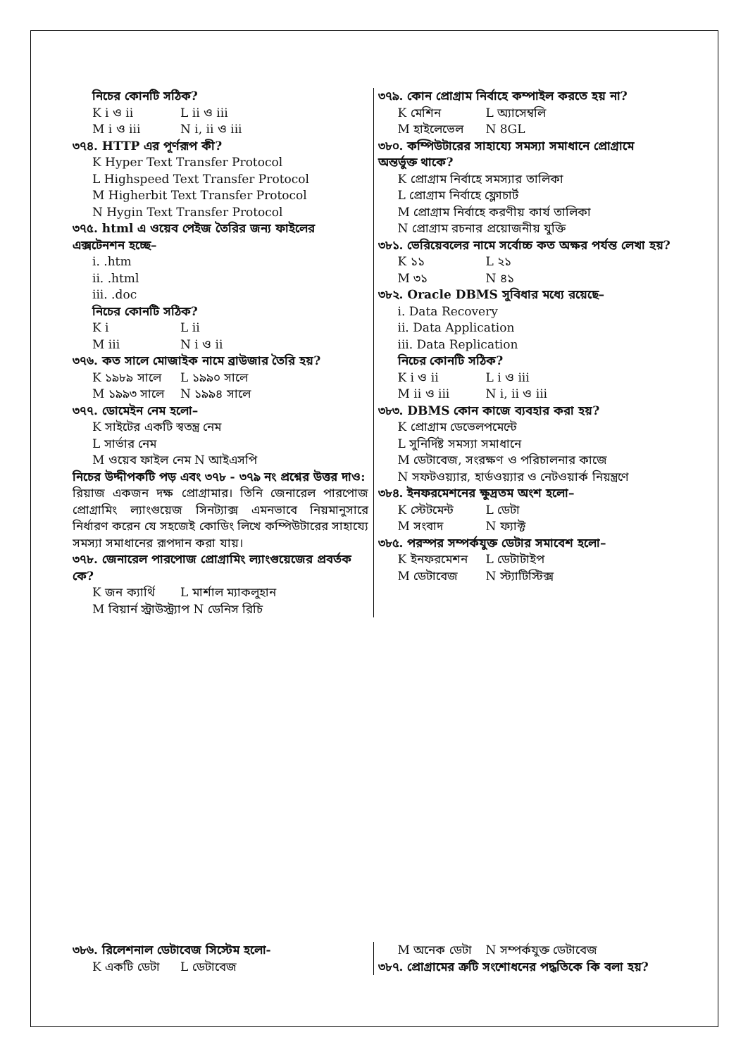নিচের কোনটি সঠিক?
K i ও ii L ii ও iii
M i ও iii N i, ii ও iii
৩৭৪. HTTP এর পূর্ণরূপ কী?
K Hyper Text Transfer Protocol
L Highspeed Text Transfer Protocol
M Higherbit Text Transfer Protocol
N Hygin Text Transfer Protocol
৩৭৫. html এ ওয়েব পেইজ তৈরির জন্য ফাইলের এক্সটেনশন হচ্ছে–
i. .htm
ii. .html
iii. .doc
নিচের কোনটি সঠিক?
K i L ii
M iii N i ও ii
৩৭৬. কত সালে মোজাইক নামে ব্রাউজার তৈরি হয়?
K ১৯৮৯ সালে L ১৯৯০ সালে
M ১৯৯৩ সালে N ১৯৯৪ সালে
৩৭৭. ডোমেইন নেম হলো–
K সাইটের একটি স্বতন্ত্র নেম
L সার্ভার নেম
M ওয়েব ফাইল নেম N আইএসপি
নিচের উদ্দীপকটি পড় এবং ৩৭৮ - ৩৭৯ নং প্রশ্নের উত্তর দাও:
রিয়াজ একজন দক্ষ প্রোগ্রামার। তিনি জেনারেল পারপোজ প্রোগ্রামিং ল্যাংগুয়েজ সিনট্যাক্স এমনভাবে নিয়মানুসারে নির্ধারণ করেন যে সহজেই কোডিং লিখে কম্পিউটারের সাহায্যে সমস্যা সমাধানের রূপদান করা যায়।
৩৭৮. জেনারেল পারপোজ প্রোগ্রামিং ল্যাংগুয়েজের প্রবর্তক কে?
K জন ক্যার্থি L মার্শাল ম্যাকলুহান
M বিয়ার্ন স্ট্রাউস্ট্র্যাপ N ডেনিস রিচি
৩৭৯. কোন প্রোগ্রাম নির্বাহে কম্পাইল করতে হয় না?
K মেশিন L অ্যাসেম্বলি
M হাইলেভেল N 8GL
৩৮০. কম্পিউটারের সাহায্যে সমস্যা সমাধানে প্রোগ্রামে অন্তর্ভুক্ত থাকে?
K প্রোগ্রাম নির্বাহে সমস্যার তালিকা
L প্রোগ্রাম নির্বাহে ফ্লোচার্ট
M প্রোগ্রাম নির্বাহে করণীয় কার্য তালিকা
N প্রোগ্রাম রচনার প্রয়োজনীয় যুক্তি
৩৮১. ভেরিয়েবলের নামে সর্বোচ্চ কত অক্ষর পর্যন্ত লেখা হয়?
K ১১ L ২১
M ৩১ N ৪১
৩৮২. Oracle DBMS সুবিধার মধ্যে রয়েছে–
i. Data Recovery
ii. Data Application
iii. Data Replication
নিচের কোনটি সঠিক?
K i ও ii L i ও iii
M ii ও iii N i, ii ও iii
৩৮৩. DBMS কোন কাজে ব্যবহার করা হয়?
K প্রোগ্রাম ডেভেলপমেন্টে
L সুনির্দিষ্ট সমস্যা সমাধানে
M ডেটাবেজ, সংরক্ষণ ও পরিচালনার কাজে
N সফটওয়্যার, হার্ডওয়্যার ও নেটওয়ার্ক নিয়ন্ত্রণে
৩৮৪. ইনফরমেশনের ক্ষুদ্রতম অংশ হলো–
K স্টেটমেন্ট L ডেটা
M সংবাদ N ফ্যাক্ট
৩৮৫. পরস্পর সম্পর্কযুক্ত ডেটার সমাবেশ হলো–
K ইনফরমেশন L ডেটাটাইপ
M ডেটাবেজ N স্ট্যাটিস্টিক্স
৩৮৬. রিলেশনাল ডেটাবেজ সিস্টেম হলো-
K একটি ডেটা L ডেটাবেজ
M অনেক ডেটা N সম্পর্কযুক্ত ডেটাবেজ
৩৮৭. প্রোগ্রামের ত্রুটি সংশোধনের পদ্ধতিকে কি বলা হয়?